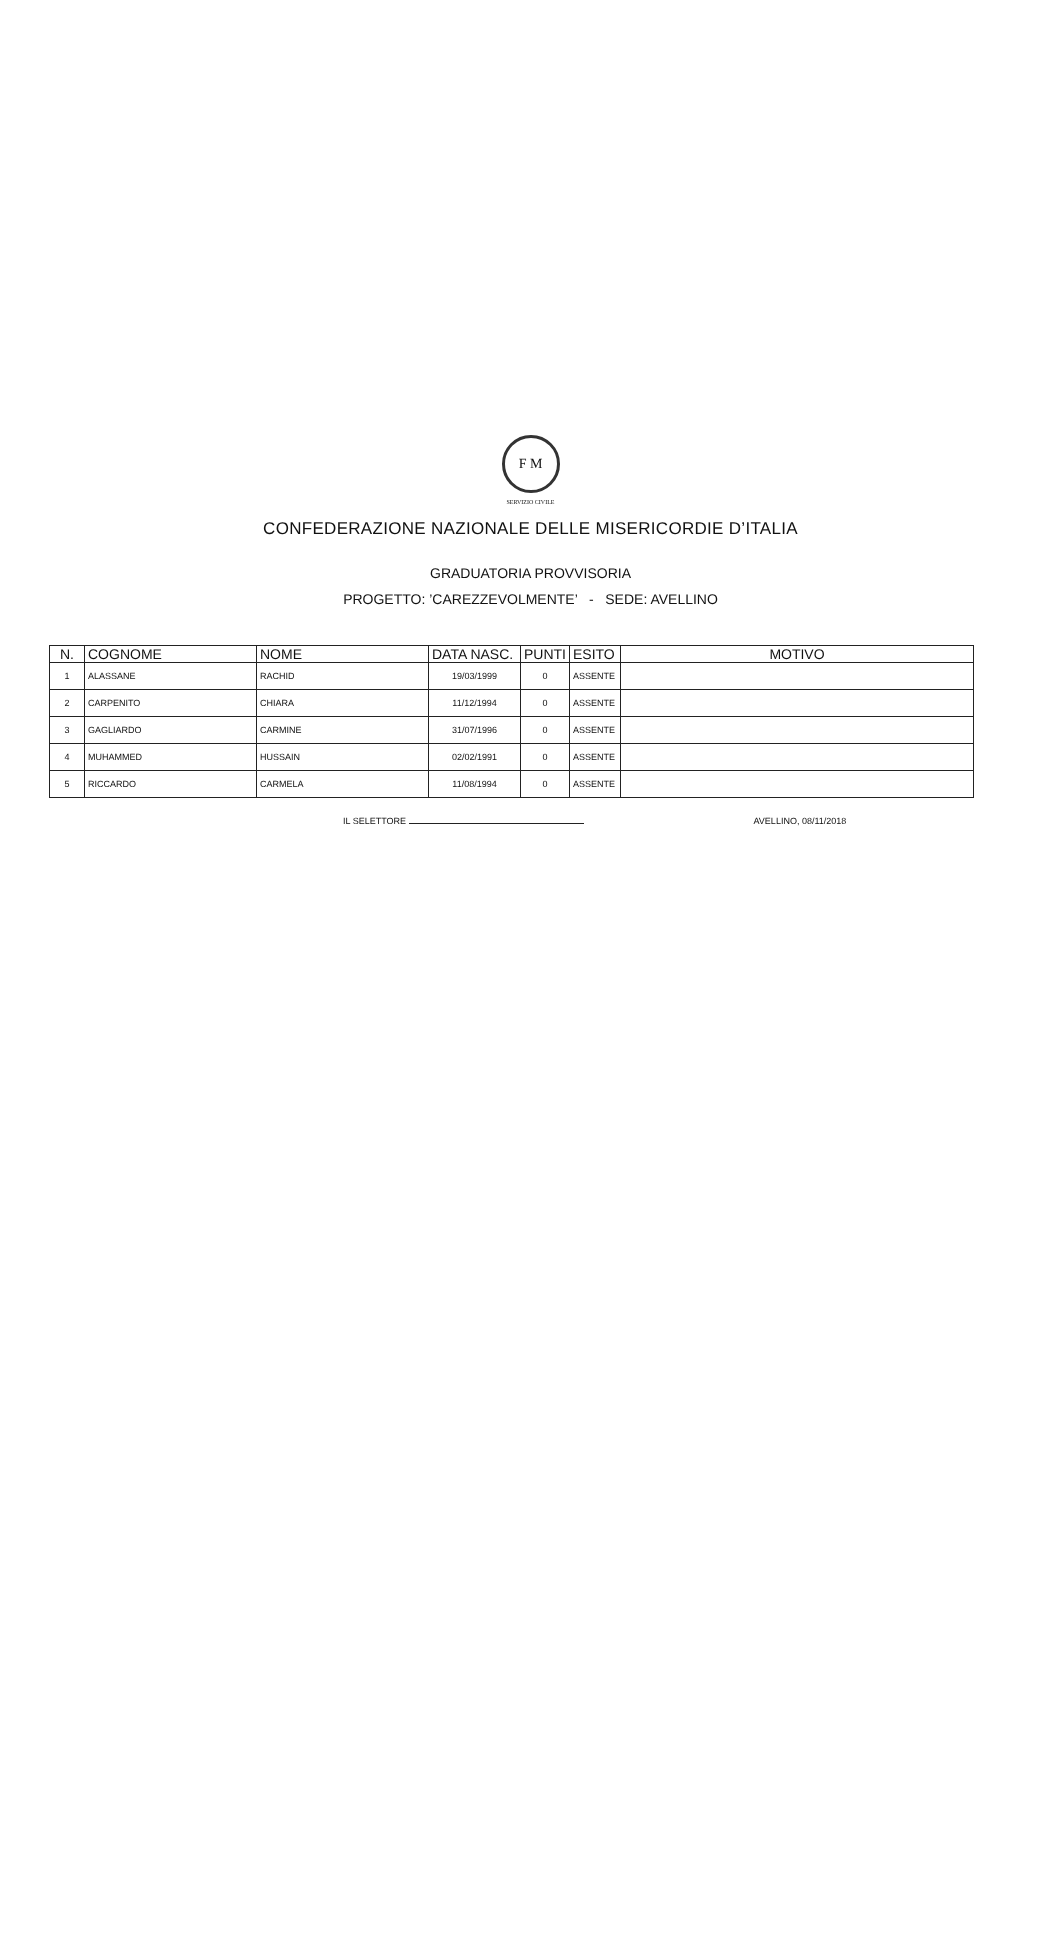F M
SERVIZIO CIVILE
CONFEDERAZIONE NAZIONALE DELLE MISERICORDIE D’ITALIA
GRADUATORIA PROVVISORIA
PROGETTO: ’CAREZZEVOLMENTE’ - SEDE: AVELLINO
| N. | COGNOME | NOME | DATA NASC. | PUNTI | ESITO | MOTIVO |
| --- | --- | --- | --- | --- | --- | --- |
| 1 | ALASSANE | RACHID | 19/03/1999 | 0 | ASSENTE | |
| 2 | CARPENITO | CHIARA | 11/12/1994 | 0 | ASSENTE | |
| 3 | GAGLIARDO | CARMINE | 31/07/1996 | 0 | ASSENTE | |
| 4 | MUHAMMED | HUSSAIN | 02/02/1991 | 0 | ASSENTE | |
| 5 | RICCARDO | CARMELA | 11/08/1994 | 0 | ASSENTE | |
IL SELETTORE AVELLINO, 08/11/2018